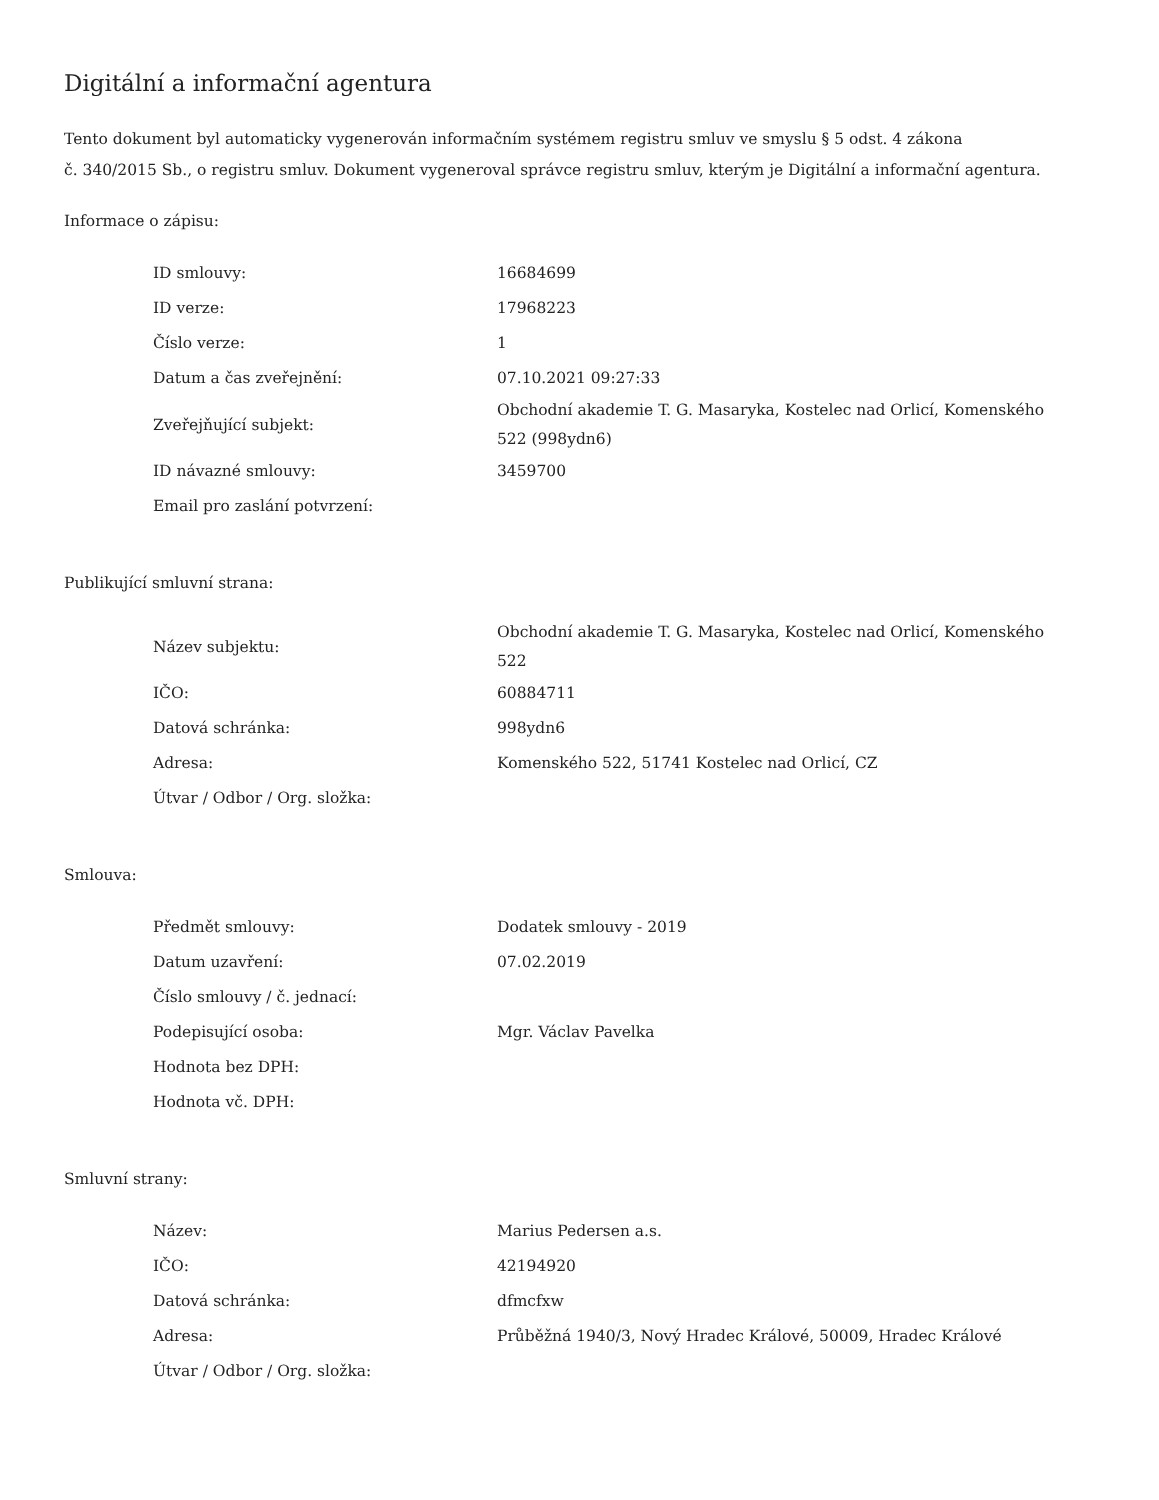Digitální a informační agentura
Tento dokument byl automaticky vygenerován informačním systémem registru smluv ve smyslu § 5 odst. 4 zákona
č. 340/2015 Sb., o registru smluv. Dokument vygeneroval správce registru smluv, kterým je Digitální a informační agentura.
Informace o zápisu:
| ID smlouvy: | 16684699 |
| ID verze: | 17968223 |
| Číslo verze: | 1 |
| Datum a čas zveřejnění: | 07.10.2021 09:27:33 |
| Zveřejňující subjekt: | Obchodní akademie T. G. Masaryka, Kostelec nad Orlicí, Komenského 522 (998ydn6) |
| ID návazné smlouvy: | 3459700 |
| Email pro zaslání potvrzení: | |
Publikující smluvní strana:
| Název subjektu: | Obchodní akademie T. G. Masaryka, Kostelec nad Orlicí, Komenského 522 |
| IČO: | 60884711 |
| Datová schránka: | 998ydn6 |
| Adresa: | Komenského 522, 51741 Kostelec nad Orlicí, CZ |
| Útvar / Odbor / Org. složka: | |
Smlouva:
| Předmět smlouvy: | Dodatek smlouvy - 2019 |
| Datum uzavření: | 07.02.2019 |
| Číslo smlouvy / č. jednací: | |
| Podepisující osoba: | Mgr. Václav Pavelka |
| Hodnota bez DPH: | |
| Hodnota vč. DPH: | |
Smluvní strany:
| Název: | Marius Pedersen a.s. |
| IČO: | 42194920 |
| Datová schránka: | dfmcfxw |
| Adresa: | Průběžná 1940/3, Nový Hradec Králové, 50009, Hradec Králové |
| Útvar / Odbor / Org. složka: | |